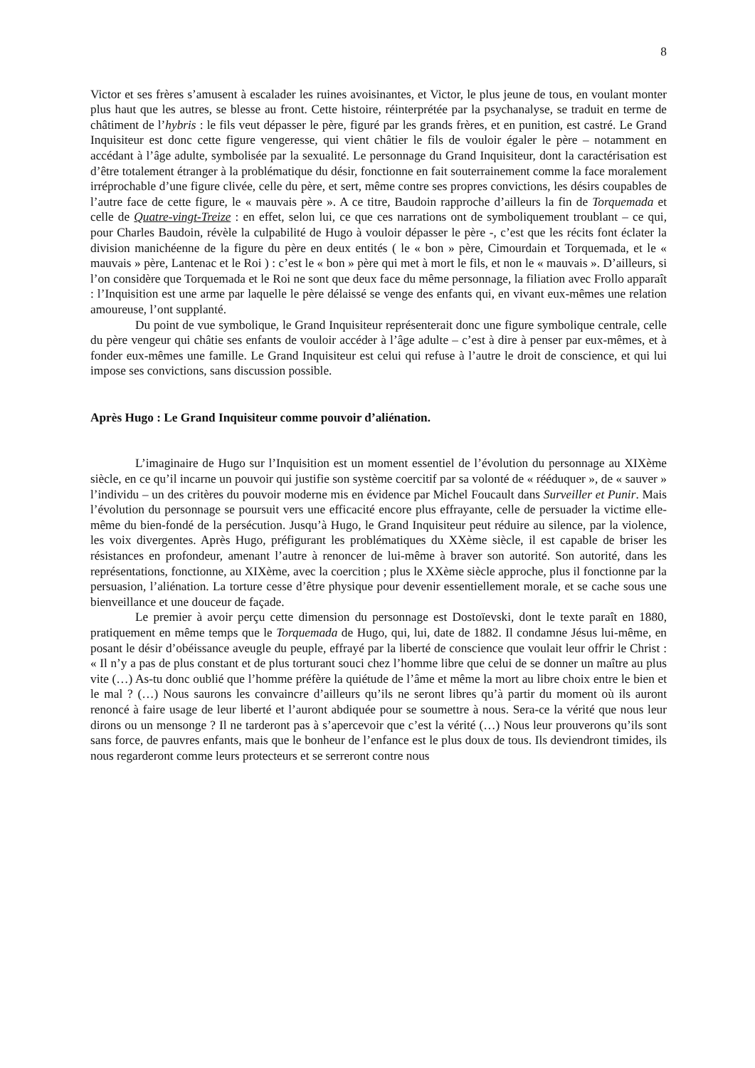8
Victor et ses frères s’amusent à escalader les ruines avoisinantes, et Victor, le plus jeune de tous, en voulant monter plus haut que les autres, se blesse au front. Cette histoire, réinterprétée par la psychanalyse, se traduit en terme de châtiment de l’hybris : le fils veut dépasser le père, figuré par les grands frères, et en punition, est castré. Le Grand Inquisiteur est donc cette figure vengeresse, qui vient châtier le fils de vouloir égaler le père – notamment en accédant à l’âge adulte, symbolisée par la sexualité. Le personnage du Grand Inquisiteur, dont la caractérisation est d’être totalement étranger à la problématique du désir, fonctionne en fait souterrainement comme la face moralement irréprochable d’une figure clivée, celle du père, et sert, même contre ses propres convictions, les désirs coupables de l’autre face de cette figure, le « mauvais père ». A ce titre, Baudoin rapproche d’ailleurs la fin de Torquemada et celle de Quatre-vingt-Treize : en effet, selon lui, ce que ces narrations ont de symboliquement troublant – ce qui, pour Charles Baudoin, révèle la culpabilité de Hugo à vouloir dépasser le père -, c’est que les récits font éclater la division manichéenne de la figure du père en deux entités ( le « bon » père, Cimourdain et Torquemada, et le « mauvais » père, Lantenac et le Roi ) : c’est le « bon » père qui met à mort le fils, et non le « mauvais ». D’ailleurs, si l’on considère que Torquemada et le Roi ne sont que deux face du même personnage, la filiation avec Frollo apparaît : l’Inquisition est une arme par laquelle le père délaissé se venge des enfants qui, en vivant eux-mêmes une relation amoureuse, l’ont supplanté.
Du point de vue symbolique, le Grand Inquisiteur représenterait donc une figure symbolique centrale, celle du père vengeur qui châtie ses enfants de vouloir accéder à l’âge adulte – c’est à dire à penser par eux-mêmes, et à fonder eux-mêmes une famille. Le Grand Inquisiteur est celui qui refuse à l’autre le droit de conscience, et qui lui impose ses convictions, sans discussion possible.
Après Hugo : Le Grand Inquisiteur comme pouvoir d’aliénation.
L’imaginaire de Hugo sur l’Inquisition est un moment essentiel de l’évolution du personnage au XIXème siècle, en ce qu’il incarne un pouvoir qui justifie son système coercitif par sa volonté de « rééduquer », de « sauver » l’individu – un des critères du pouvoir moderne mis en évidence par Michel Foucault dans Surveiller et Punir. Mais l’évolution du personnage se poursuit vers une efficacité encore plus effrayante, celle de persuader la victime elle-même du bien-fondé de la persécution. Jusqu’à Hugo, le Grand Inquisiteur peut réduire au silence, par la violence, les voix divergentes. Après Hugo, préfigurant les problématiques du XXème siècle, il est capable de briser les résistances en profondeur, amenant l’autre à renoncer de lui-même à braver son autorité. Son autorité, dans les représentations, fonctionne, au XIXème, avec la coercition ; plus le XXème siècle approche, plus il fonctionne par la persuasion, l’aliénation. La torture cesse d’être physique pour devenir essentiellement morale, et se cache sous une bienveillance et une douceur de façade.
Le premier à avoir perçu cette dimension du personnage est Dostoïevski, dont le texte paraît en 1880, pratiquement en même temps que le Torquemada de Hugo, qui, lui, date de 1882. Il condamne Jésus lui-même, en posant le désir d’obéissance aveugle du peuple, effrayé par la liberté de conscience que voulait leur offrir le Christ : « Il n’y a pas de plus constant et de plus torturant souci chez l’homme libre que celui de se donner un maître au plus vite (…) As-tu donc oublié que l’homme préfère la quiétude de l’âme et même la mort au libre choix entre le bien et le mal ? (…) Nous saurons les convaincre d’ailleurs qu’ils ne seront libres qu’à partir du moment où ils auront renoncé à faire usage de leur liberté et l’auront abdiquée pour se soumettre à nous. Sera-ce la vérité que nous leur dirons ou un mensonge ? Il ne tarderont pas à s’apercevoir que c’est la vérité (…) Nous leur prouverons qu’ils sont sans force, de pauvres enfants, mais que le bonheur de l’enfance est le plus doux de tous. Ils deviendront timides, ils nous regarderont comme leurs protecteurs et se serreront contre nous